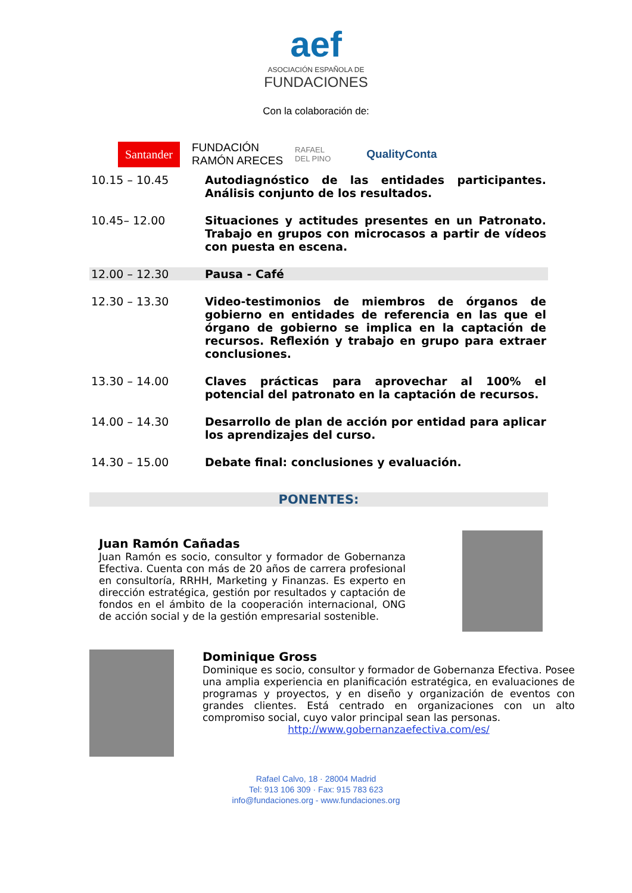aef
ASOCIACIÓN ESPAÑOLA DE
FUNDACIONES
Con la colaboración de:
Santander FUNDACIÓN
RAMÓN ARECES RAFAEL
DEL PINO QualityConta
| 10.15 – 10.45 | Autodiagnóstico de las entidades participantes. Análisis conjunto de los resultados. |
| 10.45– 12.00 | Situaciones y actitudes presentes en un Patronato. Trabajo en grupos con microcasos a partir de vídeos con puesta en escena. |
| 12.00 – 12.30 | Pausa - Café |
| 12.30 – 13.30 | Video-testimonios de miembros de órganos de gobierno en entidades de referencia en las que el órgano de gobierno se implica en la captación de recursos. Reflexión y trabajo en grupo para extraer conclusiones. |
| 13.30 – 14.00 | Claves prácticas para aprovechar al 100% el potencial del patronato en la captación de recursos. |
| 14.00 – 14.30 | Desarrollo de plan de acción por entidad para aplicar los aprendizajes del curso. |
| 14.30 – 15.00 | Debate final: conclusiones y evaluación. |
PONENTES:
Juan Ramón Cañadas
Juan Ramón es socio, consultor y formador de Gobernanza Efectiva. Cuenta con más de 20 años de carrera profesional en consultoría, RRHH, Marketing y Finanzas. Es experto en dirección estratégica, gestión por resultados y captación de fondos en el ámbito de la cooperación internacional, ONG de acción social y de la gestión empresarial sostenible.
Dominique Gross
Dominique es socio, consultor y formador de Gobernanza Efectiva. Posee una amplia experiencia en planificación estratégica, en evaluaciones de programas y proyectos, y en diseño y organización de eventos con grandes clientes. Está centrado en organizaciones con un alto compromiso social, cuyo valor principal sean las personas.
http://www.gobernanzaefectiva.com/es/
Rafael Calvo, 18 · 28004 Madrid
Tel: 913 106 309 · Fax: 915 783 623
info@fundaciones.org - www.fundaciones.org